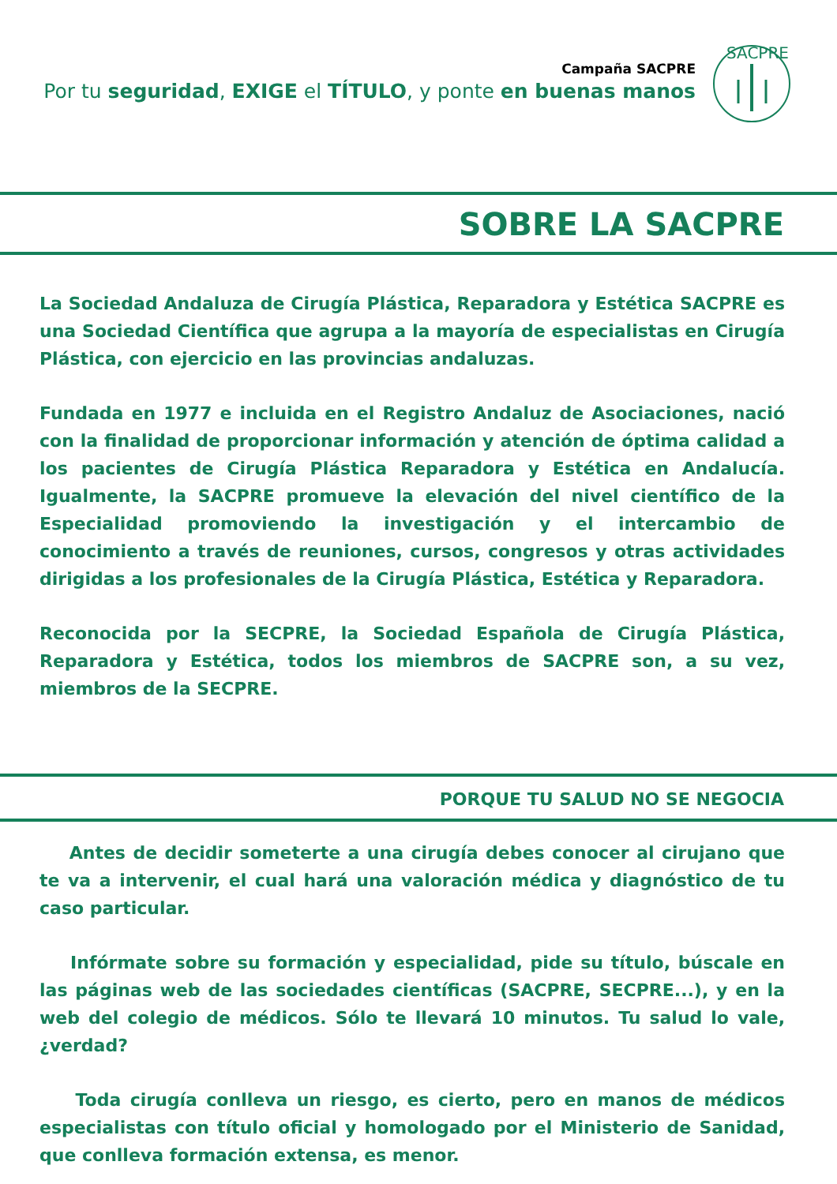Campaña SACPRE
Por tu seguridad, EXIGE el TÍTULO, y ponte en buenas manos
SACPRE
SOBRE LA SACPRE
La Sociedad Andaluza de Cirugía Plástica, Reparadora y Estética SACPRE es una Sociedad Científica que agrupa a la mayoría de especialistas en Cirugía Plástica, con ejercicio en las provincias andaluzas.
Fundada en 1977 e incluida en el Registro Andaluz de Asociaciones, nació con la finalidad de proporcionar información y atención de óptima calidad a los pacientes de Cirugía Plástica Reparadora y Estética en Andalucía. Igualmente, la SACPRE promueve la elevación del nivel científico de la Especialidad promoviendo la investigación y el intercambio de conocimiento a través de reuniones, cursos, congresos y otras actividades dirigidas a los profesionales de la Cirugía Plástica, Estética y Reparadora.
Reconocida por la SECPRE, la Sociedad Española de Cirugía Plástica, Reparadora y Estética, todos los miembros de SACPRE son, a su vez, miembros de la SECPRE.
PORQUE TU SALUD NO SE NEGOCIA
Antes de decidir someterte a una cirugía debes conocer al cirujano que te va a intervenir, el cual hará una valoración médica y diagnóstico de tu caso particular.
Infórmate sobre su formación y especialidad, pide su título, búscale en las páginas web de las sociedades científicas (SACPRE, SECPRE...), y en la web del colegio de médicos. Sólo te llevará 10 minutos. Tu salud lo vale, ¿verdad?
Toda cirugía conlleva un riesgo, es cierto, pero en manos de médicos especialistas con título oficial y homologado por el Ministerio de Sanidad, que conlleva formación extensa, es menor.